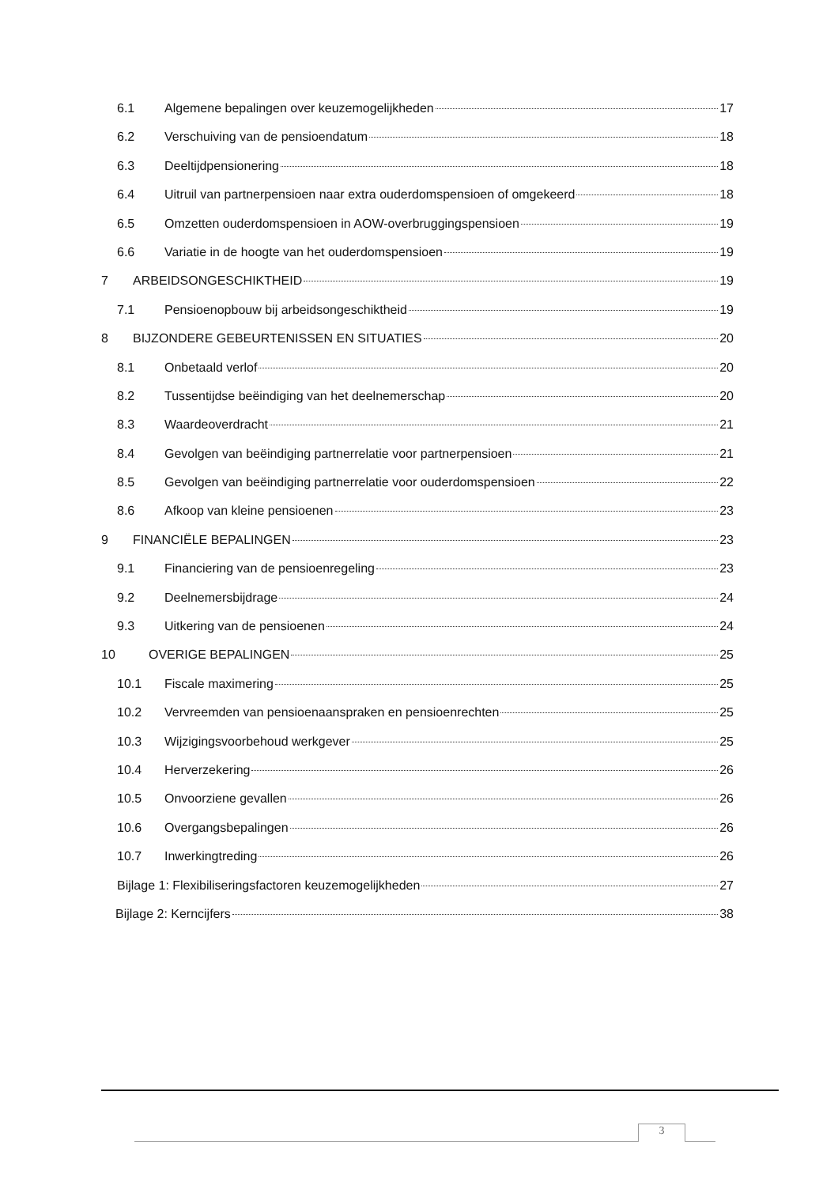6.1 Algemene bepalingen over keuzemogelijkheden 17
6.2 Verschuiving van de pensioendatum 18
6.3 Deeltijdpensionering 18
6.4 Uitruil van partnerpensioen naar extra ouderdomspensioen of omgekeerd 18
6.5 Omzetten ouderdomspensioen in AOW-overbruggingspensioen 19
6.6 Variatie in de hoogte van het ouderdomspensioen 19
7 ARBEIDSONGESCHIKTHEID 19
7.1 Pensioenopbouw bij arbeidsongeschiktheid 19
8 BIJZONDERE GEBEURTENISSEN EN SITUATIES 20
8.1 Onbetaald verlof 20
8.2 Tussentijdse beëindiging van het deelnemerschap 20
8.3 Waardeoverdracht 21
8.4 Gevolgen van beëindiging partnerrelatie voor partnerpensioen 21
8.5 Gevolgen van beëindiging partnerrelatie voor ouderdomspensioen 22
8.6 Afkoop van kleine pensioenen 23
9 FINANCIËLE BEPALINGEN 23
9.1 Financiering van de pensioenregeling 23
9.2 Deelnemersbijdrage 24
9.3 Uitkering van de pensioenen 24
10 OVERIGE BEPALINGEN 25
10.1 Fiscale maximering 25
10.2 Vervreemden van pensioenaanspraken en pensioenrechten 25
10.3 Wijzigingsvoorbehoud werkgever 25
10.4 Herverzekering 26
10.5 Onvoorziene gevallen 26
10.6 Overgangsbepalingen 26
10.7 Inwerkingtreding 26
Bijlage 1: Flexibiliseringsfactoren keuzemogelijkheden 27
Bijlage 2: Kerncijfers 38
3